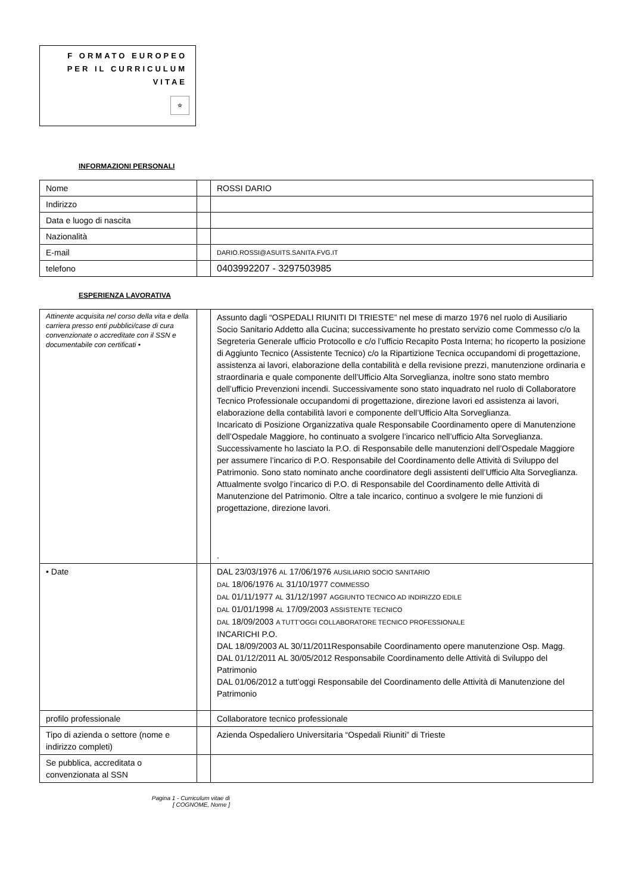F ORMATO EUROPEO
PER IL CURRICULUM
VITAE
☆
INFORMAZIONI PERSONALI
| Nome | | ROSSI DARIO |
| Indirizzo | | |
| Data e luogo di nascita | | |
| Nazionalità | | |
| E-mail | | DARIO.ROSSI@ASUITS.SANITA.FVG.IT |
| telefono | | 0403992207 - 3297503985 |
ESPERIENZA LAVORATIVA
| Attinente acquisita nel corso della vita e della carriera presso enti pubblici/case di cura convenzionate o accreditate con il SSN e documentabile con certificati • | | Assunto dagli “OSPEDALI RIUNITI DI TRIESTE” nel mese di marzo 1976 nel ruolo di Ausiliario Socio Sanitario Addetto alla Cucina; successivamente ho prestato servizio come Commesso c/o la Segreteria Generale ufficio Protocollo e c/o l’ufficio Recapito Posta Interna; ho ricoperto la posizione di Aggiunto Tecnico (Assistente Tecnico) c/o la Ripartizione Tecnica occupandomi di progettazione, assistenza ai lavori, elaborazione della contabilità e della revisione prezzi, manutenzione ordinaria e straordinaria e quale componente dell’Ufficio Alta Sorveglianza, inoltre sono stato membro dell’ufficio Prevenzioni incendi. Successivamente sono stato inquadrato nel ruolo di Collaboratore Tecnico Professionale occupandomi di progettazione, direzione lavori ed assistenza ai lavori, elaborazione della contabilità lavori e componente dell’Ufficio Alta Sorveglianza. Incaricato di Posizione Organizzativa quale Responsabile Coordinamento opere di Manutenzione dell’Ospedale Maggiore, ho continuato a svolgere l’incarico nell’ufficio Alta Sorveglianza. Successivamente ho lasciato la P.O. di Responsabile delle manutenzioni dell’Ospedale Maggiore per assumere l’incarico di P.O. Responsabile del Coordinamento delle Attività di Sviluppo del Patrimonio. Sono stato nominato anche coordinatore degli assistenti dell’Ufficio Alta Sorveglianza. Attualmente svolgo l’incarico di P.O. di Responsabile del Coordinamento delle Attività di Manutenzione del Patrimonio. Oltre a tale incarico, continuo a svolgere le mie funzioni di progettazione, direzione lavori. . |
| • Date | | DAL 23/03/1976 AL 17/06/1976 AUSILIARIO SOCIO SANITARIO DAL 18/06/1976 AL 31/10/1977 COMMESSO DAL 01/11/1977 AL 31/12/1997 AGGIUNTO TECNICO AD INDIRIZZO EDILE DAL 01/01/1998 AL 17/09/2003 ASSISTENTE TECNICO DAL 18/09/2003 A TUTT’OGGI COLLABORATORE TECNICO PROFESSIONALE INCARICHI P.O. DAL 18/09/2003 AL 30/11/2011Responsabile Coordinamento opere manutenzione Osp. Magg. DAL 01/12/2011 AL 30/05/2012 Responsabile Coordinamento delle Attività di Sviluppo del Patrimonio DAL 01/06/2012 a tutt’oggi Responsabile del Coordinamento delle Attività di Manutenzione del Patrimonio |
| profilo professionale | | Collaboratore tecnico professionale |
| Tipo di azienda o settore (nome e indirizzo completi) | | Azienda Ospedaliero Universitaria “Ospedali Riuniti” di Trieste |
| Se pubblica, accreditata o convenzionata al SSN | | |
Pagina 1 - Curriculum vitae di
[ COGNOME, Nome ]